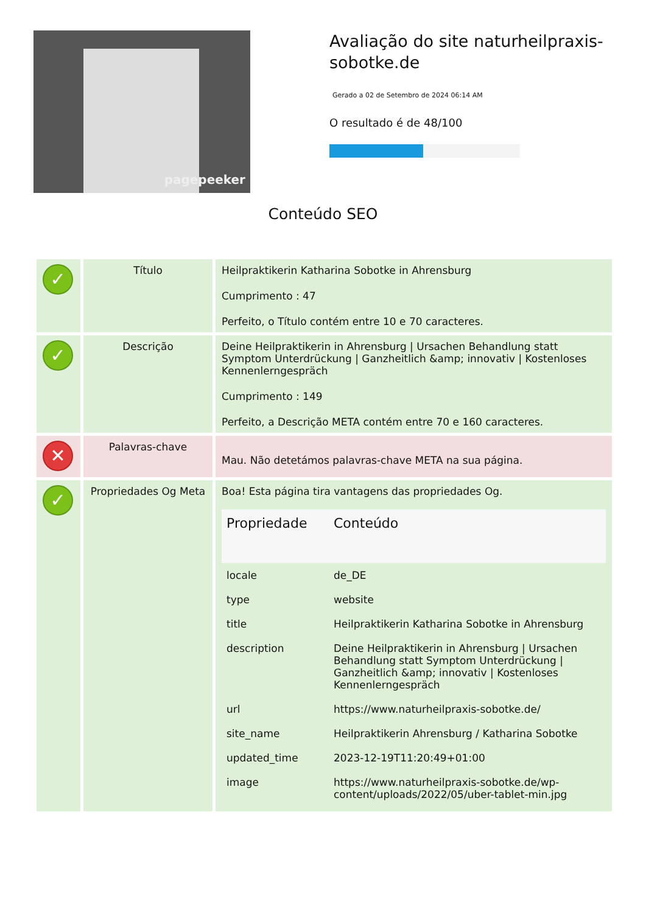pagepeeker
Avaliação do site naturheilpraxis-sobotke.de
Gerado a 02 de Setembro de 2024 06:14 AM
O resultado é de 48/100
Conteúdo SEO
| ✓ | Título | Heilpraktikerin Katharina Sobotke in Ahrensburg Cumprimento : 47 Perfeito, o Título contém entre 10 e 70 caracteres. |
| ✓ | Descrição | Deine Heilpraktikerin in Ahrensburg / Ursachen Behandlung statt Symptom Unterdrückung / Ganzheitlich &amp; innovativ / Kostenloses Kennenlerngespräch Cumprimento : 149 Perfeito, a Descrição META contém entre 70 e 160 caracteres. |
| ✕ | Palavras-chave | Mau. Não detetámos palavras-chave META na sua página. |
| ✓ | Propriedades Og Meta | Boa! Esta página tira vantagens das propriedades Og. / Propriedade / Conteúdo / / --- / --- / / locale / de_DE / / type / website / / title / Heilpraktikerin Katharina Sobotke in Ahrensburg / / description / Deine Heilpraktikerin in Ahrensburg / Ursachen Behandlung statt Symptom Unterdrückung / Ganzheitlich &amp; innovativ / Kostenloses Kennenlerngespräch / / url / https://www.naturheilpraxis-sobotke.de/ / / site_name / Heilpraktikerin Ahrensburg / Katharina Sobotke / / updated_time / 2023-12-19T11:20:49+01:00 / / image / https://www.naturheilpraxis-sobotke.de/wp-content/uploads/2022/05/uber-tablet-min.jpg / |